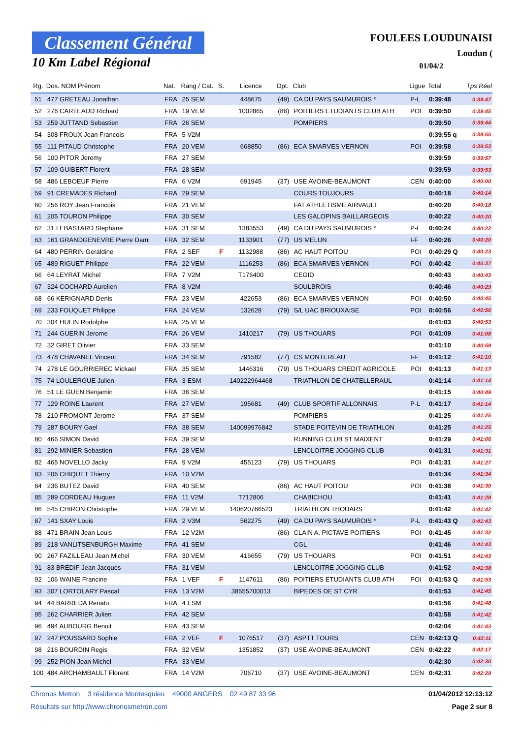Classement Général
10 Km Label Régional
FOULEES LOUDUNAISI
Loudun (
01/04/2
| Rg. | Dos. NOM Prénom | Nat. | Rang / Cat. | S. | Licence | Dpt. | Club | Ligue | Total | Tps Réel |
| --- | --- | --- | --- | --- | --- | --- | --- | --- | --- | --- |
| 51 | 477 GRETEAU Jonathan | FRA | 25 SEM | | 448675 | (49) | CA DU PAYS SAUMUROIS * | P-L | 0:39:48 | 0:39:47 |
| 52 | 276 CARTEAUD Richard | FRA | 19 VEM | | 1002865 | (86) | POITIERS ETUDIANTS CLUB ATH | POI | 0:39:50 | 0:39:45 |
| 53 | 259 JUTTAND Sebastien | FRA | 26 SEM | | | | POMPIERS | | 0:39:50 | 0:39:44 |
| 54 | 308 FROUX Jean Francois | FRA | 5 V2M | | | | | | 0:39:55 q | 0:39:55 |
| 55 | 111 PITAUD Christophe | FRA | 20 VEM | | 668850 | (86) | ECA SMARVES VERNON | POI | 0:39:58 | 0:39:53 |
| 56 | 100 PITOR Jeremy | FRA | 27 SEM | | | | | | 0:39:59 | 0:39:57 |
| 57 | 109 GUIBERT Florent | FRA | 28 SEM | | | | | | 0:39:59 | 0:39:53 |
| 58 | 486 LEBOEUF Pierre | FRA | 6 V2M | | 691945 | (37) | USE AVOINE-BEAUMONT | CEN | 0:40:00 | 0:40:00 |
| 59 | 91 CREMADES Richard | FRA | 29 SEM | | | | COURS TOUJOURS | | 0:40:18 | 0:40:14 |
| 60 | 256 ROY Jean Francois | FRA | 21 VEM | | | | FAT ATHLETISME AIRVAULT | | 0:40:20 | 0:40:18 |
| 61 | 205 TOURON Philippe | FRA | 30 SEM | | | | LES GALOPINS BAILLARGEOIS | | 0:40:22 | 0:40:20 |
| 62 | 31 LEBASTARD Stephane | FRA | 31 SEM | | 1383553 | (49) | CA DU PAYS SAUMUROIS * | P-L | 0:40:24 | 0:40:22 |
| 63 | 161 GRANDGENEVRE Pierre Dami | FRA | 32 SEM | | 1133901 | (77) | US MELUN | I-F | 0:40:26 | 0:40:20 |
| 64 | 480 PERRIN Geraldine | FRA | 2 SEF | F | 1132988 | (86) | AC HAUT POITOU | POI | 0:40:29 Q | 0:40:23 |
| 65 | 489 RIGUET Philippe | FRA | 22 VEM | | 1116253 | (86) | ECA SMARVES VERNON | POI | 0:40:42 | 0:40:37 |
| 66 | 64 LEYRAT Michel | FRA | 7 V2M | | T176400 | | CEGID | | 0:40:43 | 0:40:43 |
| 67 | 324 COCHARD Aurelien | FRA | 8 V2M | | | | SOULBROIS | | 0:40:46 | 0:40:29 |
| 68 | 66 KERIGNARD Denis | FRA | 23 VEM | | 422653 | (86) | ECA SMARVES VERNON | POI | 0:40:50 | 0:40:45 |
| 69 | 233 FOUQUET Philippe | FRA | 24 VEM | | 132628 | (79) | S/L UAC BRIOUXAISE | POI | 0:40:56 | 0:40:56 |
| 70 | 304 HULIN Rodolphe | FRA | 25 VEM | | | | | | 0:41:03 | 0:40:53 |
| 71 | 244 GUERIN Jerome | FRA | 26 VEM | | 1410217 | (79) | US THOUARS | POI | 0:41:09 | 0:41:08 |
| 72 | 32 GIRET Olivier | FRA | 33 SEM | | | | | | 0:41:10 | 0:40:59 |
| 73 | 478 CHAVANEL Vincent | FRA | 34 SEM | | 791582 | (77) | CS MONTEREAU | I-F | 0:41:12 | 0:41:10 |
| 74 | 278 LE GOURRIEREC Mickael | FRA | 35 SEM | | 1446316 | (79) | US THOUARS CREDIT AGRICOLE | POI | 0:41:13 | 0:41:13 |
| 75 | 74 LOULERGUE Julien | FRA | 3 ESM | | 140222964468 | | TRIATHLON DE CHATELLERAUL | | 0:41:14 | 0:41:14 |
| 76 | 51 LE GUEN Benjamin | FRA | 36 SEM | | | | | | 0:41:15 | 0:40:49 |
| 77 | 129 ROINE Laurent | FRA | 27 VEM | | 195681 | (49) | CLUB SPORTIF ALLONNAIS | P-L | 0:41:17 | 0:41:14 |
| 78 | 210 FROMONT Jerome | FRA | 37 SEM | | | | POMPIERS | | 0:41:25 | 0:41:25 |
| 79 | 287 BOURY Gael | FRA | 38 SEM | | 140099976842 | | STADE POITEVIN DE TRIATHLON | | 0:41:25 | 0:41:25 |
| 80 | 466 SIMON David | FRA | 39 SEM | | | | RUNNING CLUB ST MAIXENT | | 0:41:29 | 0:41:06 |
| 81 | 292 MINIER Sebastien | FRA | 28 VEM | | | | LENCLOITRE JOGGING CLUB | | 0:41:31 | 0:41:31 |
| 82 | 465 NOVELLO Jacky | FRA | 9 V2M | | 455123 | (79) | US THOUARS | POI | 0:41:31 | 0:41:27 |
| 83 | 206 CHIQUET Thierry | FRA | 10 V2M | | | | | | 0:41:34 | 0:41:34 |
| 84 | 236 BUTEZ David | FRA | 40 SEM | | | (86) | AC HAUT POITOU | POI | 0:41:38 | 0:41:30 |
| 85 | 289 CORDEAU Hugues | FRA | 11 V2M | | T712806 | | CHABICHOU | | 0:41:41 | 0:41:28 |
| 86 | 545 CHIRON Christophe | FRA | 29 VEM | | 140620766523 | | TRIATHLON THOUARS | | 0:41:42 | 0:41:42 |
| 87 | 141 SXAY Louis | FRA | 2 V3M | | 562275 | (49) | CA DU PAYS SAUMUROIS * | P-L | 0:41:43 Q | 0:41:43 |
| 88 | 471 BRAIN Jean Louis | FRA | 12 V2M | | | (86) | CLAIN A. PICTAVE POITIERS | POI | 0:41:45 | 0:41:32 |
| 89 | 218 VANLITSENBURGH Maxime | FRA | 41 SEM | | | | CGL | | 0:41:46 | 0:41:43 |
| 90 | 267 FAZILLEAU Jean Michel | FRA | 30 VEM | | 416655 | (79) | US THOUARS | POI | 0:41:51 | 0:41:43 |
| 91 | 83 BREDIF Jean Jacques | FRA | 31 VEM | | | | LENCLOITRE JOGGING CLUB | | 0:41:52 | 0:41:38 |
| 92 | 106 WAINE Francine | FRA | 1 VEF | F | 1147611 | (86) | POITIERS ETUDIANTS CLUB ATH | POI | 0:41:53 Q | 0:41:53 |
| 93 | 307 LORTOLARY Pascal | FRA | 13 V2M | | 38555700013 | | BIPEDES DE ST CYR | | 0:41:53 | 0:41:45 |
| 94 | 44 BARREDA Renato | FRA | 4 ESM | | | | | | 0:41:56 | 0:41:48 |
| 95 | 262 CHARRIER Julien | FRA | 42 SEM | | | | | | 0:41:58 | 0:41:42 |
| 96 | 494 AUBOURG Benoit | FRA | 43 SEM | | | | | | 0:42:04 | 0:41:43 |
| 97 | 247 POUSSARD Sophie | FRA | 2 VEF | F | 1076517 | (37) | ASPTT TOURS | CEN | 0:42:13 Q | 0:42:11 |
| 98 | 216 BOURDIN Regis | FRA | 32 VEM | | 1351852 | (37) | USE AVOINE-BEAUMONT | CEN | 0:42:22 | 0:42:17 |
| 99 | 252 PION Jean Michel | FRA | 33 VEM | | | | | | 0:42:30 | 0:42:30 |
| 100 | 484 ARCHAMBAULT Florent | FRA | 14 V2M | | 706710 | (37) | USE AVOINE-BEAUMONT | CEN | 0:42:31 | 0:42:29 |
Chronos Metron 3 résidence Montesquieu 49000 ANGERS 02 49 87 33 96 01/04/2012 12:13:12
Résultats sur http://www.chronosmetron.com Page 2 sur 8